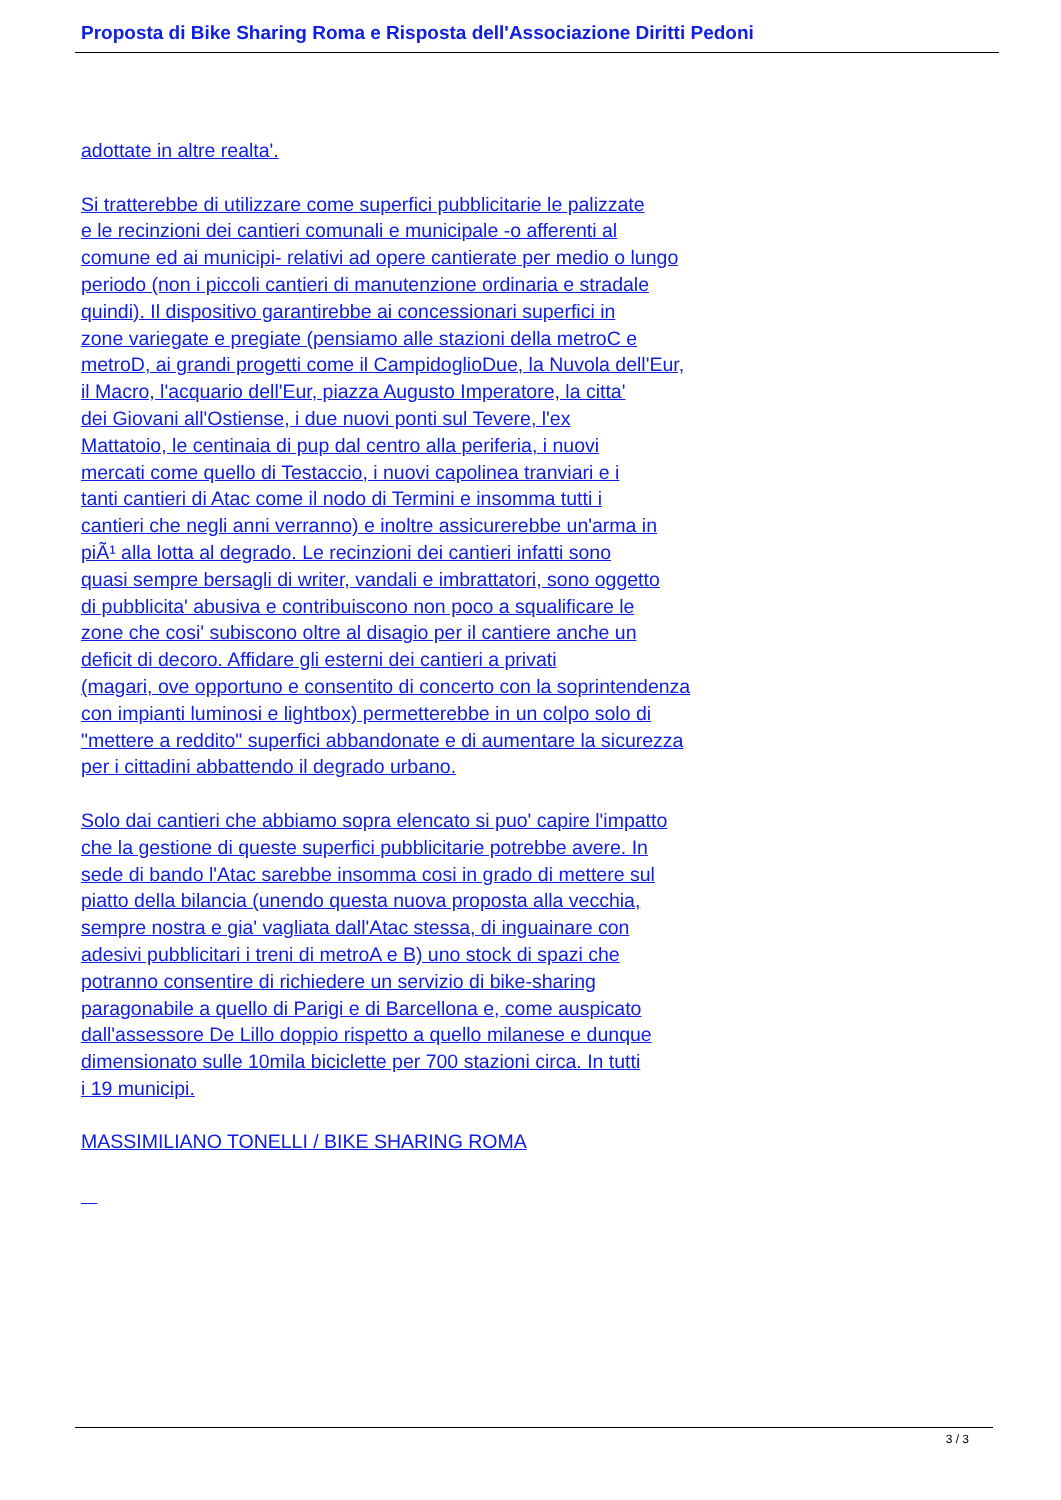Proposta di Bike Sharing Roma e Risposta dell'Associazione Diritti Pedoni
adottate in altre realta'.
Si tratterebbe di utilizzare come superfici pubblicitarie le palizzate
e le recinzioni dei cantieri comunali e municipale -o afferenti al
comune ed ai municipi- relativi ad opere cantierate per medio o lungo
periodo (non i piccoli cantieri di manutenzione ordinaria e stradale
quindi). Il dispositivo garantirebbe ai concessionari superfici in
zone variegate e pregiate (pensiamo alle stazioni della metroC e
metroD, ai grandi progetti come il CampidoglioDue, la Nuvola dell'Eur,
il Macro, l'acquario dell'Eur, piazza Augusto Imperatore, la citta'
dei Giovani all'Ostiense, i due nuovi ponti sul Tevere, l'ex
Mattatoio, le centinaia di pup dal centro alla periferia, i nuovi
mercati come quello di Testaccio, i nuovi capolinea tranviari e i
tanti cantieri di Atac come il nodo di Termini e insomma tutti i
cantieri che negli anni verranno) e inoltre assicurerebbe un'arma in
piÃ¹ alla lotta al degrado. Le recinzioni dei cantieri infatti sono
quasi sempre bersagli di writer, vandali e imbrattatori, sono oggetto
di pubblicita' abusiva e contribuiscono non poco a squalificare le
zone che cosi' subiscono oltre al disagio per il cantiere anche un
deficit di decoro. Affidare gli esterni dei cantieri a privati
(magari, ove opportuno e consentito di concerto con la soprintendenza
con impianti luminosi e lightbox) permetterebbe in un colpo solo di
"mettere a reddito" superfici abbandonate e di aumentare la sicurezza
per i cittadini abbattendo il degrado urbano.
Solo dai cantieri che abbiamo sopra elencato si puo' capire l'impatto
che la gestione di queste superfici pubblicitarie potrebbe avere. In
sede di bando l'Atac sarebbe insomma cosi in grado di mettere sul
piatto della bilancia (unendo questa nuova proposta alla vecchia,
sempre nostra e gia' vagliata dall'Atac stessa, di inguainare con
adesivi pubblicitari i treni di metroA e B) uno stock di spazi che
potranno consentire di richiedere un servizio di bike-sharing
paragonabile a quello di Parigi e di Barcellona e, come auspicato
dall'assessore De Lillo doppio rispetto a quello milanese e dunque
dimensionato sulle 10mila biciclette per 700 stazioni circa. In tutti
i 19 municipi.
MASSIMILIANO TONELLI / BIKE SHARING ROMA
3 / 3